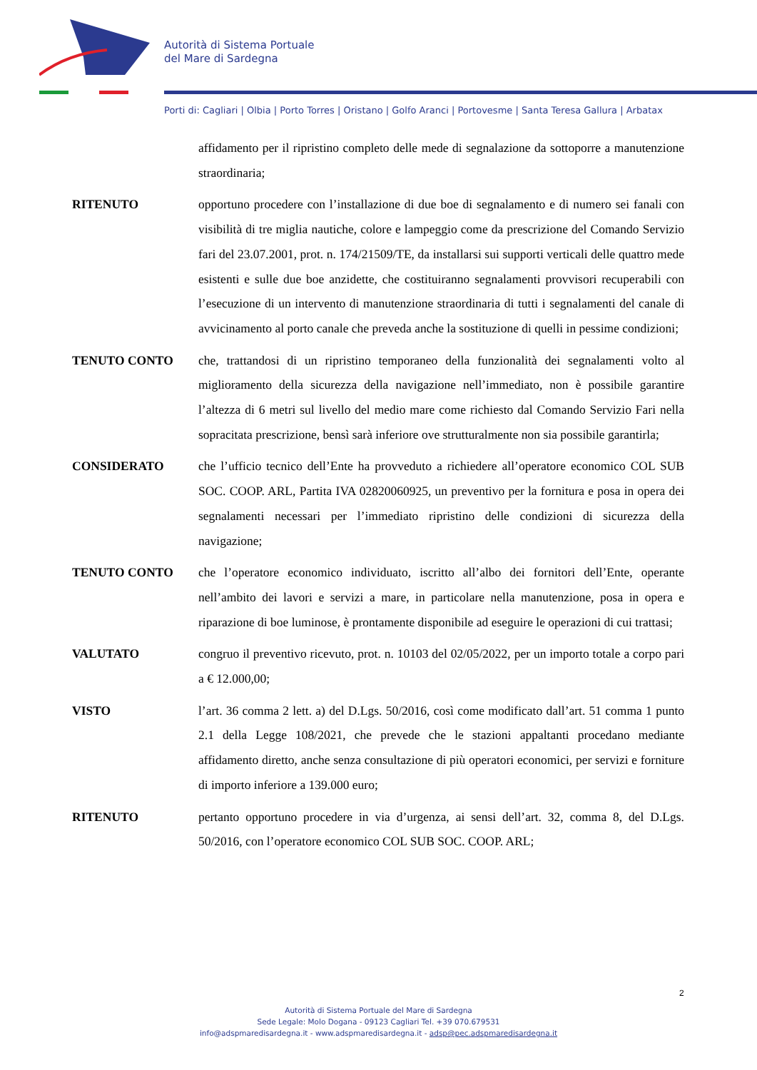Autorità di Sistema Portuale
del Mare di Sardegna
Porti di: Cagliari | Olbia | Porto Torres | Oristano | Golfo Aranci | Portovesme | Santa Teresa Gallura | Arbatax
affidamento per il ripristino completo delle mede di segnalazione da sottoporre a manutenzione straordinaria;
RITENUTO opportuno procedere con l’installazione di due boe di segnalamento e di numero sei fanali con visibilità di tre miglia nautiche, colore e lampeggio come da prescrizione del Comando Servizio fari del 23.07.2001, prot. n. 174/21509/TE, da installarsi sui supporti verticali delle quattro mede esistenti e sulle due boe anzidette, che costituiranno segnalamenti provvisori recuperabili con l’esecuzione di un intervento di manutenzione straordinaria di tutti i segnalamenti del canale di avvicinamento al porto canale che preveda anche la sostituzione di quelli in pessime condizioni;
TENUTO CONTO che, trattandosi di un ripristino temporaneo della funzionalità dei segnalamenti volto al miglioramento della sicurezza della navigazione nell’immediato, non è possibile garantire l’altezza di 6 metri sul livello del medio mare come richiesto dal Comando Servizio Fari nella sopracitata prescrizione, bensì sarà inferiore ove strutturalmente non sia possibile garantirla;
CONSIDERATO che l’ufficio tecnico dell’Ente ha provveduto a richiedere all’operatore economico COL SUB SOC. COOP. ARL, Partita IVA 02820060925, un preventivo per la fornitura e posa in opera dei segnalamenti necessari per l’immediato ripristino delle condizioni di sicurezza della navigazione;
TENUTO CONTO che l’operatore economico individuato, iscritto all’albo dei fornitori dell’Ente, operante nell’ambito dei lavori e servizi a mare, in particolare nella manutenzione, posa in opera e riparazione di boe luminose, è prontamente disponibile ad eseguire le operazioni di cui trattasi;
VALUTATO congruo il preventivo ricevuto, prot. n. 10103 del 02/05/2022, per un importo totale a corpo pari a € 12.000,00;
VISTO l’art. 36 comma 2 lett. a) del D.Lgs. 50/2016, così come modificato dall’art. 51 comma 1 punto 2.1 della Legge 108/2021, che prevede che le stazioni appaltanti procedano mediante affidamento diretto, anche senza consultazione di più operatori economici, per servizi e forniture di importo inferiore a 139.000 euro;
RITENUTO pertanto opportuno procedere in via d’urgenza, ai sensi dell’art. 32, comma 8, del D.Lgs. 50/2016, con l’operatore economico COL SUB SOC. COOP. ARL;
2
Autorità di Sistema Portuale del Mare di Sardegna
Sede Legale: Molo Dogana - 09123 Cagliari Tel. +39 070.679531
info@adspmaredisardegna.it - www.adspmaredisardegna.it - adsp@pec.adspmaredisardegna.it